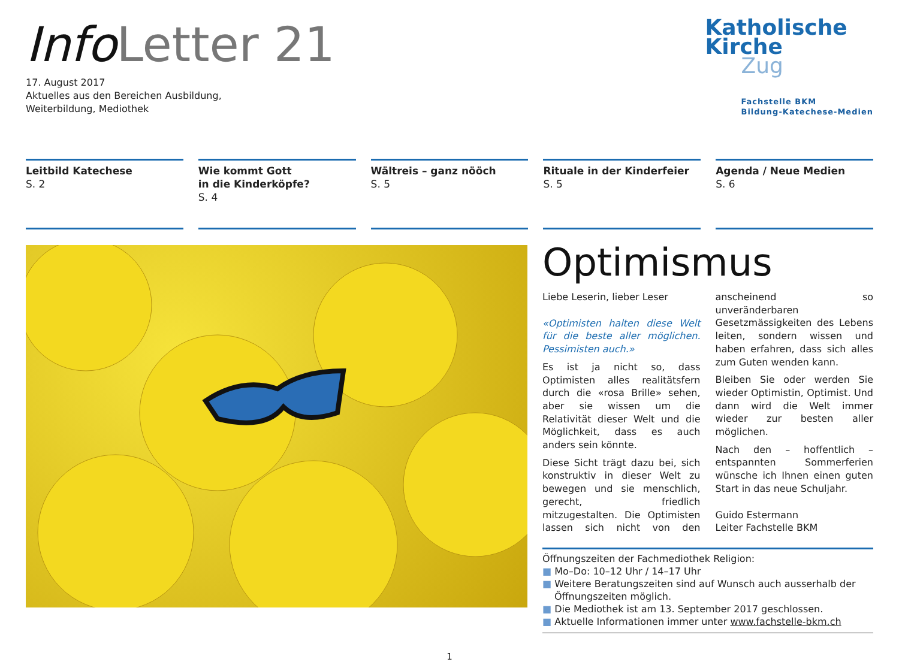Info Letter 21
17. August 2017
Aktuelles aus den Bereichen Ausbildung,
Weiterbildung, Mediothek
Katholische
Kirche
Zug
Fachstelle BKM
Bildung-Katechese-Medien
Leitbild Katechese
S. 2
Wie kommt Gott
in die Kinderköpfe?
S. 4
Wältreis – ganz nööch
S. 5
Rituale in der Kinderfeier
S. 5
Agenda / Neue Medien
S. 6
Optimismus
Liebe Leserin, lieber Leser
«Optimisten halten diese Welt für die beste aller möglichen. Pessimisten auch.»
Es ist ja nicht so, dass Optimisten alles realitätsfern durch die «rosa Brille» sehen, aber sie wissen um die Relativität dieser Welt und die Möglichkeit, dass es auch anders sein könnte.
Diese Sicht trägt dazu bei, sich konstruktiv in dieser Welt zu bewegen und sie menschlich, gerecht, friedlich mitzugestalten. Die Optimisten lassen sich nicht von den anscheinend so unveränderbaren Gesetzmässigkeiten des Lebens leiten, sondern wissen und haben erfahren, dass sich alles zum Guten wenden kann.
Bleiben Sie oder werden Sie wieder Optimistin, Optimist. Und dann wird die Welt immer wieder zur besten aller möglichen.
Nach den – hoffentlich – entspannten Sommerferien wünsche ich Ihnen einen guten Start in das neue Schuljahr.
Guido Estermann
Leiter Fachstelle BKM
Öffnungszeiten der Fachmediothek Religion:
■ Mo–Do: 10–12 Uhr / 14–17 Uhr
■ Weitere Beratungszeiten sind auf Wunsch auch ausserhalb der Öffnungszeiten möglich.
■ Die Mediothek ist am 13. September 2017 geschlossen.
■ Aktuelle Informationen immer unter www.fachstelle-bkm.ch
1